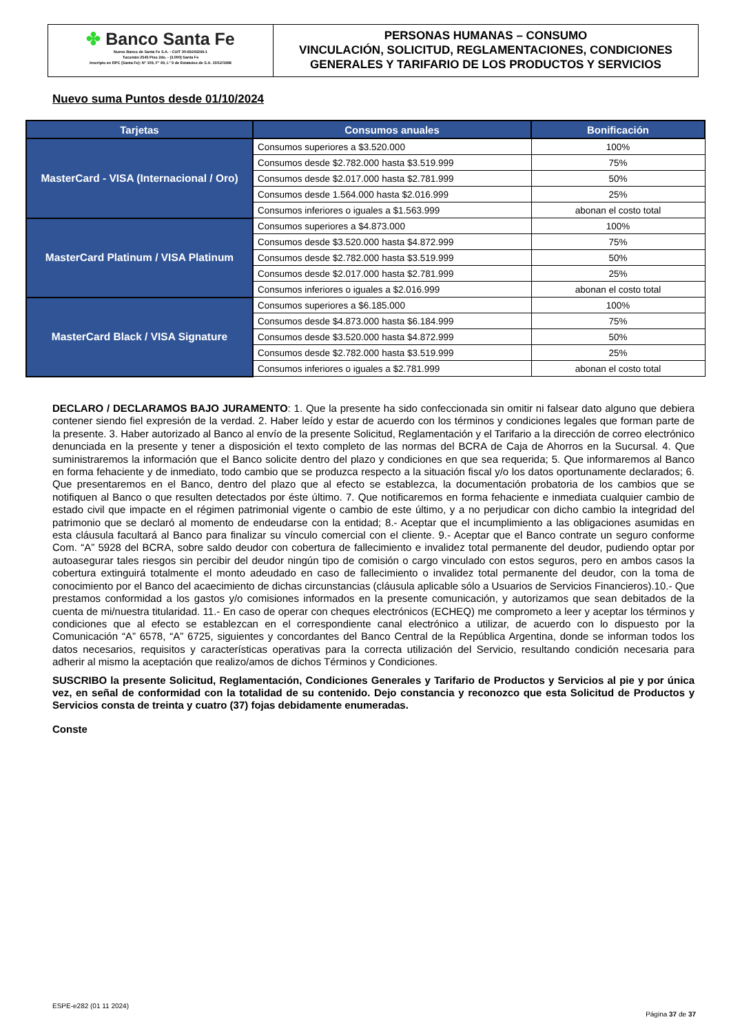✤ Banco Santa Fe
Nuevo Banco de Santa Fe S.A. - CUIT 30-69243266-1
Tucumán 2545 Piso 2do. - (3.000) Santa Fe
Inscripto en RPC (Santa Fe): N° 109, F° 49, L° 9 de Estatutos de S.A. 10/12/1998
PERSONAS HUMANAS – CONSUMO
VINCULACIÓN, SOLICITUD, REGLAMENTACIONES, CONDICIONES
GENERALES Y TARIFARIO DE LOS PRODUCTOS Y SERVICIOS
Nuevo suma Puntos desde 01/10/2024
| Tarjetas | Consumos anuales | Bonificación |
| --- | --- | --- |
| MasterCard - VISA (Internacional / Oro) | Consumos superiores a $3.520.000 | 100% |
| | Consumos desde $2.782.000 hasta $3.519.999 | 75% |
| | Consumos desde $2.017.000 hasta $2.781.999 | 50% |
| | Consumos desde 1.564.000 hasta $2.016.999 | 25% |
| | Consumos inferiores o iguales a $1.563.999 | abonan el costo total |
| MasterCard Platinum / VISA Platinum | Consumos superiores a $4.873.000 | 100% |
| | Consumos desde $3.520.000 hasta $4.872.999 | 75% |
| | Consumos desde $2.782.000 hasta $3.519.999 | 50% |
| | Consumos desde $2.017.000 hasta $2.781.999 | 25% |
| | Consumos inferiores o iguales a $2.016.999 | abonan el costo total |
| MasterCard Black / VISA Signature | Consumos superiores a $6.185.000 | 100% |
| | Consumos desde $4.873.000 hasta $6.184.999 | 75% |
| | Consumos desde $3.520.000 hasta $4.872.999 | 50% |
| | Consumos desde $2.782.000 hasta $3.519.999 | 25% |
| | Consumos inferiores o iguales a $2.781.999 | abonan el costo total |
DECLARO / DECLARAMOS BAJO JURAMENTO: 1. Que la presente ha sido confeccionada sin omitir ni falsear dato alguno que debiera contener siendo fiel expresión de la verdad. 2. Haber leído y estar de acuerdo con los términos y condiciones legales que forman parte de la presente. 3. Haber autorizado al Banco al envío de la presente Solicitud, Reglamentación y el Tarifario a la dirección de correo electrónico denunciada en la presente y tener a disposición el texto completo de las normas del BCRA de Caja de Ahorros en la Sucursal. 4. Que suministraremos la información que el Banco solicite dentro del plazo y condiciones en que sea requerida; 5. Que informaremos al Banco en forma fehaciente y de inmediato, todo cambio que se produzca respecto a la situación fiscal y/o los datos oportunamente declarados; 6. Que presentaremos en el Banco, dentro del plazo que al efecto se establezca, la documentación probatoria de los cambios que se notifiquen al Banco o que resulten detectados por éste último. 7. Que notificaremos en forma fehaciente e inmediata cualquier cambio de estado civil que impacte en el régimen patrimonial vigente o cambio de este último, y a no perjudicar con dicho cambio la integridad del patrimonio que se declaró al momento de endeudarse con la entidad; 8.- Aceptar que el incumplimiento a las obligaciones asumidas en esta cláusula facultará al Banco para finalizar su vínculo comercial con el cliente. 9.- Aceptar que el Banco contrate un seguro conforme Com. “A” 5928 del BCRA, sobre saldo deudor con cobertura de fallecimiento e invalidez total permanente del deudor, pudiendo optar por autoasegurar tales riesgos sin percibir del deudor ningún tipo de comisión o cargo vinculado con estos seguros, pero en ambos casos la cobertura extinguirá totalmente el monto adeudado en caso de fallecimiento o invalidez total permanente del deudor, con la toma de conocimiento por el Banco del acaecimiento de dichas circunstancias (cláusula aplicable sólo a Usuarios de Servicios Financieros).10.- Que prestamos conformidad a los gastos y/o comisiones informados en la presente comunicación, y autorizamos que sean debitados de la cuenta de mi/nuestra titularidad. 11.- En caso de operar con cheques electrónicos (ECHEQ) me comprometo a leer y aceptar los términos y condiciones que al efecto se establezcan en el correspondiente canal electrónico a utilizar, de acuerdo con lo dispuesto por la Comunicación “A” 6578, “A” 6725, siguientes y concordantes del Banco Central de la República Argentina, donde se informan todos los datos necesarios, requisitos y características operativas para la correcta utilización del Servicio, resultando condición necesaria para adherir al mismo la aceptación que realizo/amos de dichos Términos y Condiciones.
SUSCRIBO la presente Solicitud, Reglamentación, Condiciones Generales y Tarifario de Productos y Servicios al pie y por única vez, en señal de conformidad con la totalidad de su contenido. Dejo constancia y reconozco que esta Solicitud de Productos y Servicios consta de treinta y cuatro (37) fojas debidamente enumeradas.
Conste
ESPE-e282 (01 11 2024)
Página 37 de 37